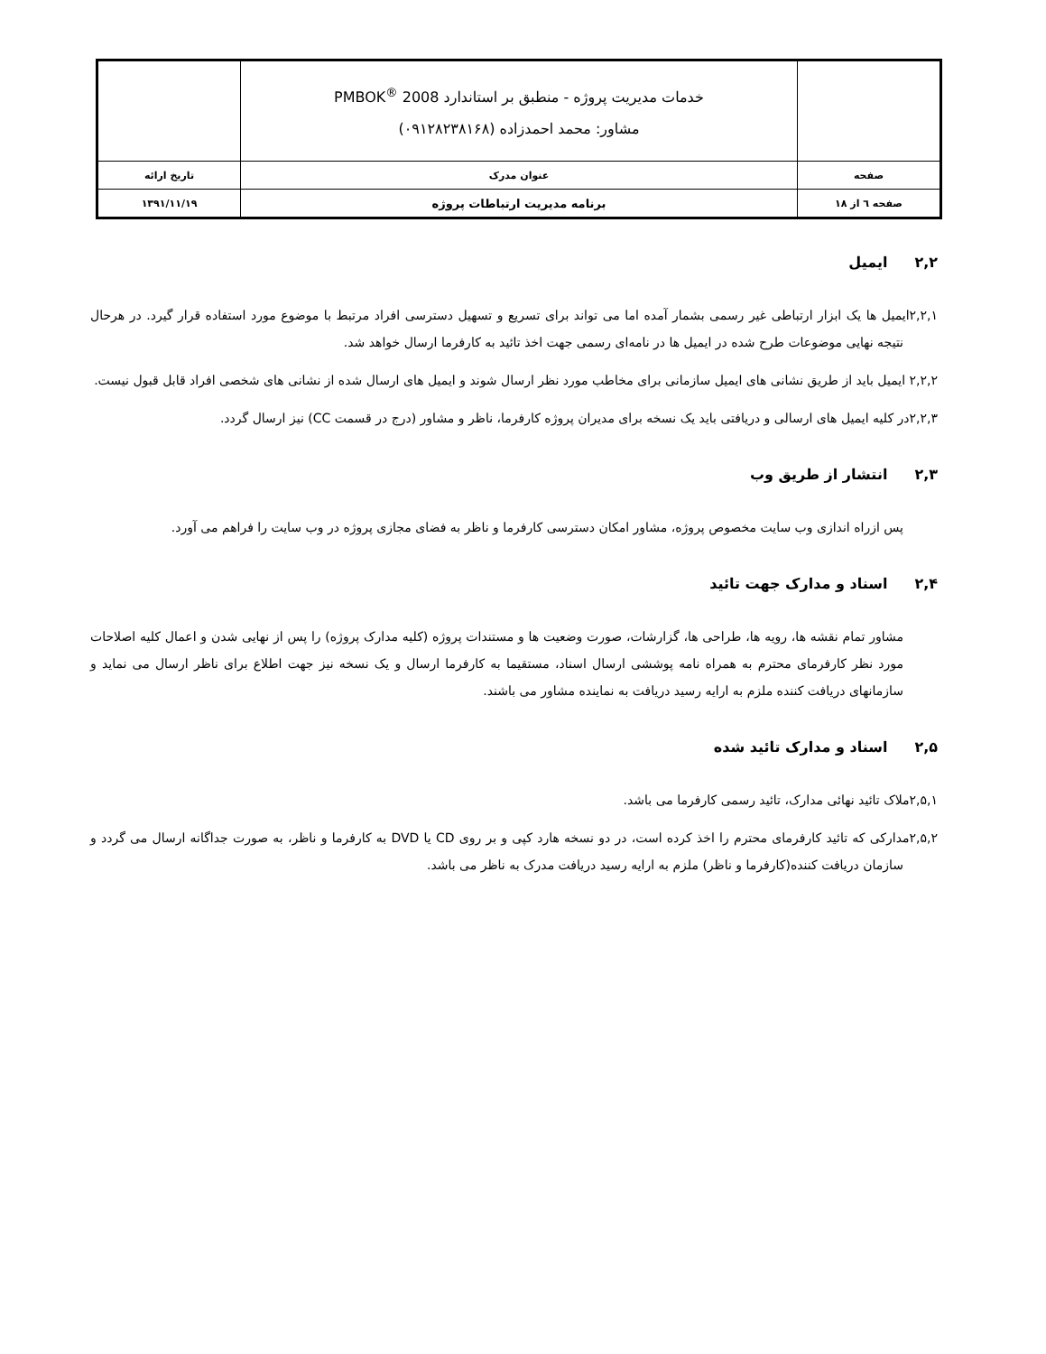| | خدمات مدیریت پروژه - منطبق بر استاندارد PMBOK<sup>®</sup> 2008 مشاور: محمد احمدزاده (۰۹۱۲۸۲۳۸۱۶۸) | |
| صفحه | عنوان مدرک | تاریخ ارائه |
| صفحه ٦ از ۱۸ | برنامه مدیریت ارتباطات پروژه | ۱۳۹۱/۱۱/۱۹ |
۲,۲ایمیل
۲,۲,۱ایمیل ها یک ابزار ارتباطی غیر رسمی بشمار آمده اما می تواند برای تسریع و تسهیل دسترسی افراد مرتبط با موضوع مورد استفاده قرار گیرد. در هرحال نتیجه نهایی موضوعات طرح شده در ایمیل ها در نامه‌ای رسمی جهت اخذ تائید به کارفرما ارسال خواهد شد.
۲,۲,۲ ایمیل باید از طریق نشانی های ایمیل سازمانی برای مخاطب مورد نظر ارسال شوند و ایمیل های ارسال شده از نشانی های شخصی افراد قابل قبول نیست.
۲,۲,۳در کلیه ایمیل های ارسالی و دریافتی باید یک نسخه برای مدیران پروژه کارفرما، ناظر و مشاور (درج در قسمت CC) نیز ارسال گردد.
۲,۳انتشار از طریق وب
پس ازراه اندازی وب سایت مخصوص پروژه، مشاور امکان دسترسی کارفرما و ناظر به فضای مجازی پروژه در وب سایت را فراهم می آورد.
۲,۴اسناد و مدارک جهت تائید
مشاور تمام نقشه ها، رویه ها، طراحی ها، گزارشات، صورت وضعیت ها و مستندات پروژه (کلیه مدارک پروژه) را پس از نهایی شدن و اعمال کلیه اصلاحات مورد نظر کارفرمای محترم به همراه نامه پوششی ارسال اسناد، مستقیما به کارفرما ارسال و یک نسخه نیز جهت اطلاع برای ناظر ارسال می نماید و سازمانهای دریافت کننده ملزم به ارایه رسید دریافت به نماینده مشاور می باشند.
۲,۵اسناد و مدارک تائید شده
۲,۵,۱ملاک تائید نهائی مدارک، تائید رسمی کارفرما می باشد.
۲,۵,۲مدارکی که تائید کارفرمای محترم را اخذ کرده است، در دو نسخه هارد کپی و بر روی CD یا DVD به کارفرما و ناظر، به صورت جداگانه ارسال می گردد و سازمان دریافت کننده(کارفرما و ناظر) ملزم به ارایه رسید دریافت مدرک به ناظر می باشد.